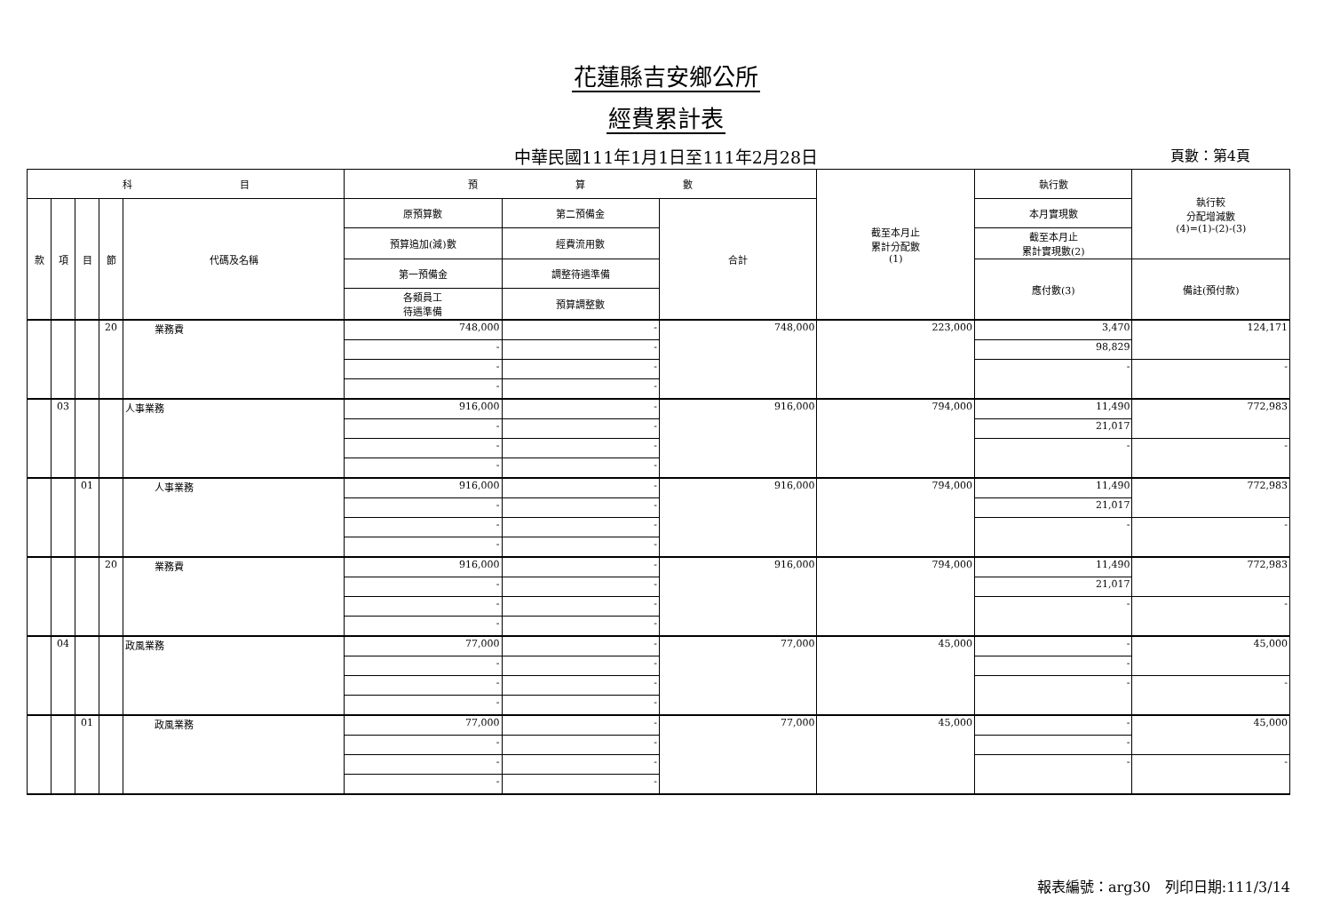花蓮縣吉安鄉公所
經費累計表
中華民國111年1月1日至111年2月28日 頁數：第4頁
| 科 目 | | | | | 預 算 數 | | | 截至本月止 累計分配數 (1) | 執行數 | 執行較 分配增減數 (4)=(1)-(2)-(3) |
| --- | --- | --- | --- | --- | --- | --- | --- | --- | --- | --- |
| 款 | 項 | 目 | 節 | 代碼及名稱 | 原預算數 | 第二預備金 | 合計 | | 本月實現數 | |
| | | | | | 預算追加(減)數 | 經費流用數 | | | 截至本月止 累計實現數(2) | |
| | | | | | 第一預備金 | 調整待遇準備 | | | 應付數(3) | 備註(預付款) |
| | | | | | 各類員工 待遇準備 | 預算調整數 | | | | |
| | | | 20 | 業務費 | 748,000 | - | 748,000 | 223,000 | 3,470 | 124,171 |
| | | | | | - | - | | | 98,829 | |
| | | | | | - | - | | | - | - |
| | | | | | - | - | | | | |
| | 03 | | | 人事業務 | 916,000 | - | 916,000 | 794,000 | 11,490 | 772,983 |
| | | | | | - | - | | | 21,017 | |
| | | | | | - | - | | | - | - |
| | | | | | - | - | | | | |
| | | 01 | | 人事業務 | 916,000 | - | 916,000 | 794,000 | 11,490 | 772,983 |
| | | | | | - | - | | | 21,017 | |
| | | | | | - | - | | | - | - |
| | | | | | - | - | | | | |
| | | | 20 | 業務費 | 916,000 | - | 916,000 | 794,000 | 11,490 | 772,983 |
| | | | | | - | - | | | 21,017 | |
| | | | | | - | - | | | - | - |
| | | | | | - | - | | | | |
| | 04 | | | 政風業務 | 77,000 | - | 77,000 | 45,000 | - | 45,000 |
| | | | | | - | - | | | - | |
| | | | | | - | - | | | - | - |
| | | | | | - | - | | | | |
| | | 01 | | 政風業務 | 77,000 | - | 77,000 | 45,000 | - | 45,000 |
| | | | | | - | - | | | - | |
| | | | | | - | - | | | - | - |
| | | | | | - | - | | | | |
報表編號：arg30　列印日期:111/3/14